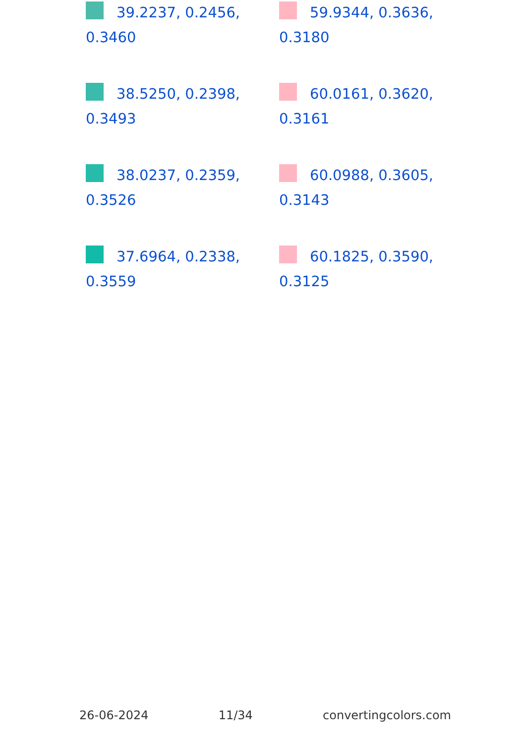39.2237, 0.2456, 0.3460
59.9344, 0.3636, 0.3180
38.5250, 0.2398, 0.3493
60.0161, 0.3620, 0.3161
38.0237, 0.2359, 0.3526
60.0988, 0.3605, 0.3143
37.6964, 0.2338, 0.3559
60.1825, 0.3590, 0.3125
26-06-2024 11/34 convertingcolors.com